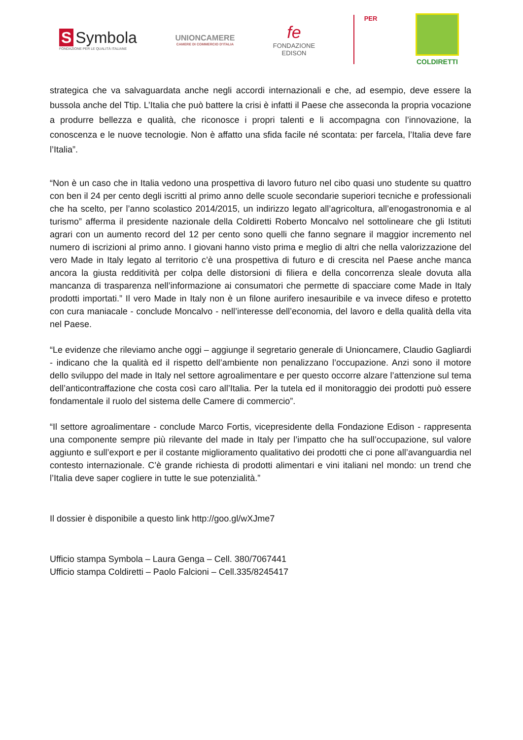S Symbola
FONDAZIONE PER LE QUALITÀ ITALIANE
UNIONCAMERE
CAMERE DI COMMERCIO D'ITALIA
fe
FONDAZIONE
EDISON
PER
COLDIRETTI
strategica che va salvaguardata anche negli accordi internazionali e che, ad esempio, deve essere la bussola anche del Ttip. L’Italia che può battere la crisi è infatti il Paese che asseconda la propria vocazione a produrre bellezza e qualità, che riconosce i propri talenti e li accompagna con l’innovazione, la conoscenza e le nuove tecnologie. Non è affatto una sfida facile né scontata: per farcela, l’Italia deve fare l’Italia”.
“Non è un caso che in Italia vedono una prospettiva di lavoro futuro nel cibo quasi uno studente su quattro con ben il 24 per cento degli iscritti al primo anno delle scuole secondarie superiori tecniche e professionali che ha scelto, per l’anno scolastico 2014/2015, un indirizzo legato all’agricoltura, all’enogastronomia e al turismo” afferma il presidente nazionale della Coldiretti Roberto Moncalvo nel sottolineare che gli Istituti agrari con un aumento record del 12 per cento sono quelli che fanno segnare il maggior incremento nel numero di iscrizioni al primo anno. I giovani hanno visto prima e meglio di altri che nella valorizzazione del vero Made in Italy legato al territorio c’è una prospettiva di futuro e di crescita nel Paese anche manca ancora la giusta redditività per colpa delle distorsioni di filiera e della concorrenza sleale dovuta alla mancanza di trasparenza nell’informazione ai consumatori che permette di spacciare come Made in Italy prodotti importati.” Il vero Made in Italy non è un filone aurifero inesauribile e va invece difeso e protetto con cura maniacale - conclude Moncalvo - nell’interesse dell’economia, del lavoro e della qualità della vita nel Paese.
“Le evidenze che rileviamo anche oggi – aggiunge il segretario generale di Unioncamere, Claudio Gagliardi - indicano che la qualità ed il rispetto dell’ambiente non penalizzano l’occupazione. Anzi sono il motore dello sviluppo del made in Italy nel settore agroalimentare e per questo occorre alzare l’attenzione sul tema dell’anticontraffazione che costa così caro all’Italia. Per la tutela ed il monitoraggio dei prodotti può essere fondamentale il ruolo del sistema delle Camere di commercio”.
“Il settore agroalimentare - conclude Marco Fortis, vicepresidente della Fondazione Edison - rappresenta una componente sempre più rilevante del made in Italy per l’impatto che ha sull’occupazione, sul valore aggiunto e sull’export e per il costante miglioramento qualitativo dei prodotti che ci pone all’avanguardia nel contesto internazionale. C’è grande richiesta di prodotti alimentari e vini italiani nel mondo: un trend che l’Italia deve saper cogliere in tutte le sue potenzialità.”
Il dossier è disponibile a questo link http://goo.gl/wXJme7
Ufficio stampa Symbola – Laura Genga – Cell. 380/7067441
Ufficio stampa Coldiretti – Paolo Falcioni – Cell.335/8245417